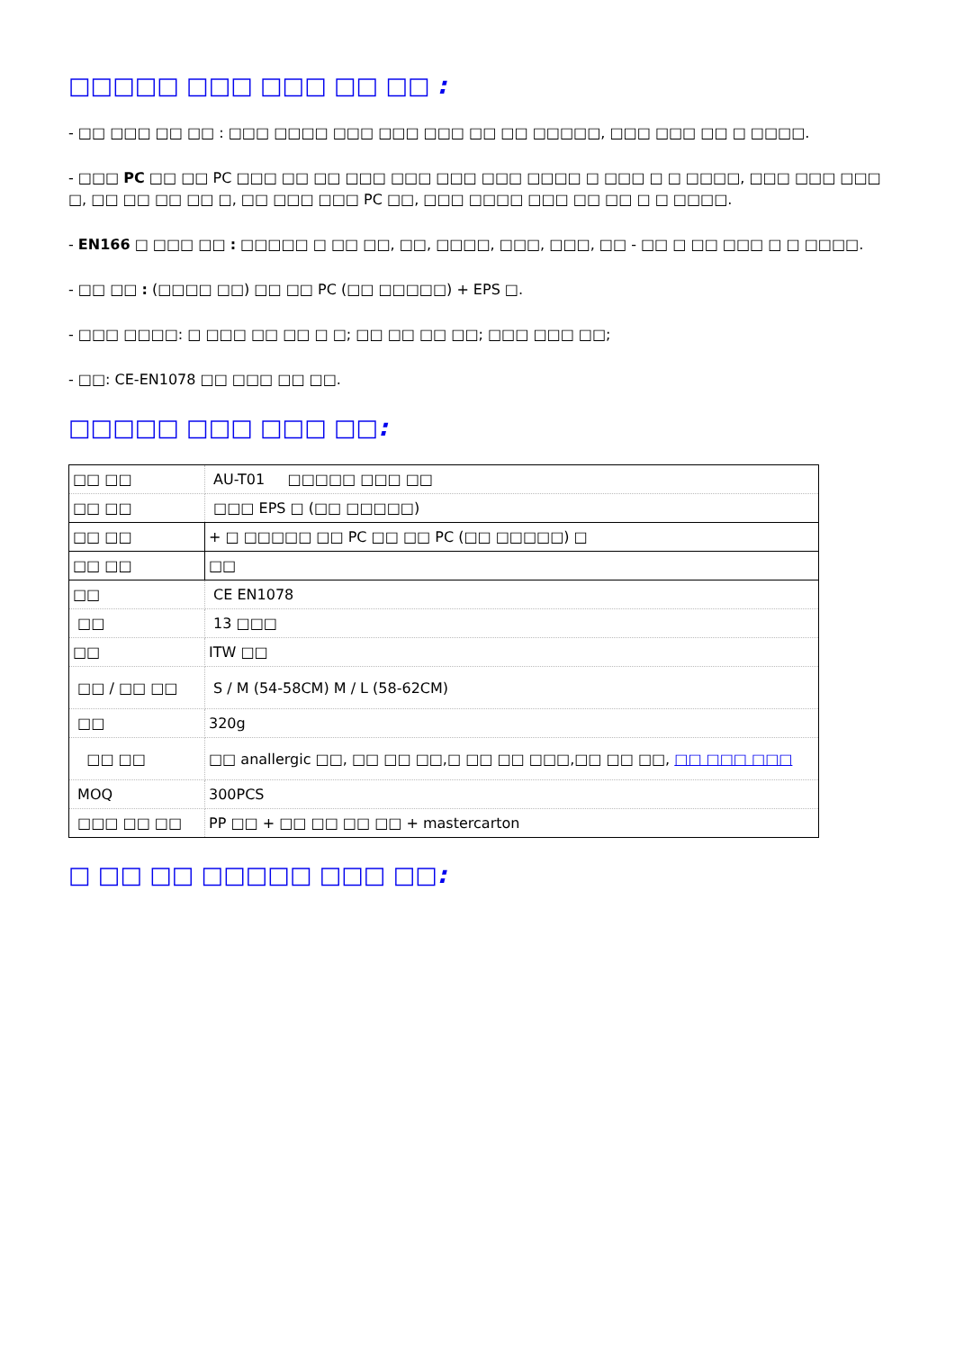□□□□□ □□□ □□□ □□ □□ :
- □□ □□□ □□ □□ : □□□ □□□□ □□□ □□□ □□□ □□ □□ □□□□□, □□□ □□□ □□ □ □□□□.
- □□□ PC □□ □□ PC □□□ □□ □□ □□□ □□□ □□□ □□□ □□□□ □ □□□ □ □ □□□□, □□□ □□□ □□□ □, □□ □□ □□ □□ □, □□ □□□ □□□ PC □□, □□□ □□□□ □□□ □□ □□ □ □ □□□□.
- EN166 □ □□□ □□ : □□□□□ □ □□ □□, □□, □□□□, □□□, □□□, □□ - □□ □ □□ □□□ □ □ □□□□.
- □□ □□ : (□□□□ □□) □□ □□ PC (□□ □□□□□) + EPS □.
- □□□ □□□□: □ □□□ □□ □□ □ □; □□ □□ □□ □□; □□□ □□□ □□;
- □□: CE-EN1078 □□ □□□ □□ □□.
□□□□□ □□□ □□□ □□:
| □□ □□ | AU-T01 □□□□□ □□□ □□ |
| □□ □□ | □□□ EPS □ (□□ □□□□□) |
| □□ □□ | + □ □□□□□ □□ PC □□ □□ PC (□□ □□□□□) □ |
| □□ □□ | □□ |
| □□ | CE EN1078 |
| □□ | 13 □□□ |
| □□ | ITW □□ |
| □□ / □□ □□ | S / M (54-58CM) M / L (58-62CM) |
| □□ | 320g |
| □□ □□ | □□ anallergic □□, □□ □□ □□,□ □□ □□ □□□,□□ □□ □□, □□ □□□ □□□ |
| MOQ | 300PCS |
| □□□ □□ □□ | PP □□ + □□ □□ □□ □□ + mastercarton |
□ □□ □□ □□□□□ □□□ □□: